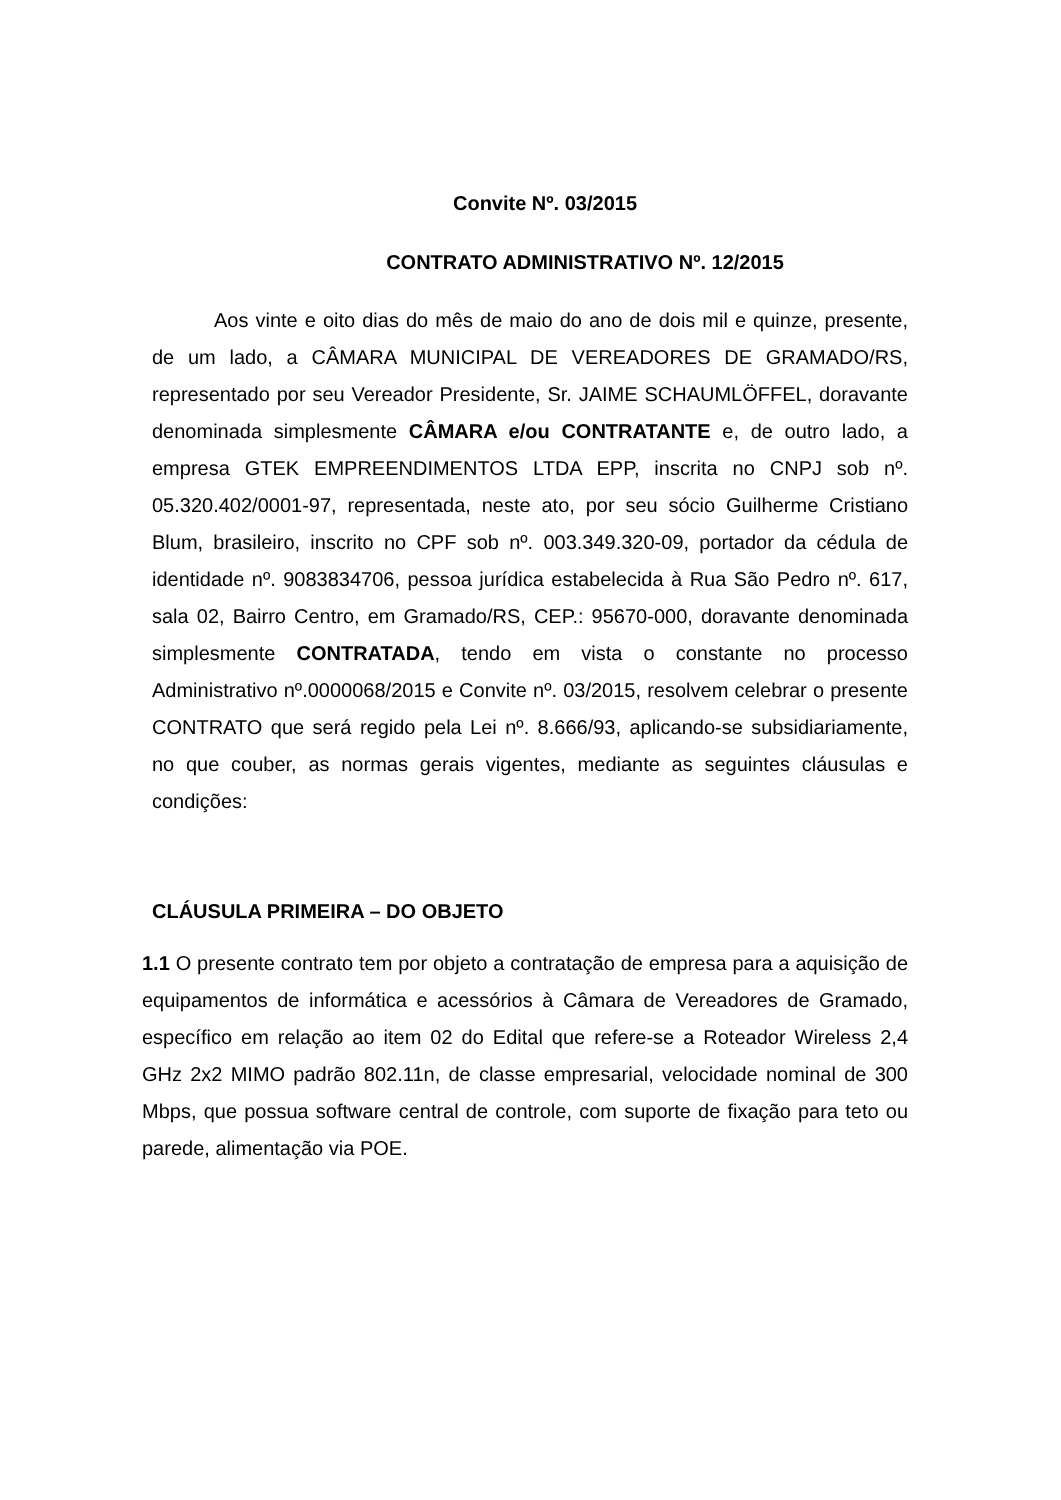Convite Nº. 03/2015
CONTRATO ADMINISTRATIVO Nº. 12/2015
Aos vinte e oito dias do mês de maio do ano de dois mil e quinze, presente, de um lado, a CÂMARA MUNICIPAL DE VEREADORES DE GRAMADO/RS, representado por seu Vereador Presidente, Sr. JAIME SCHAUMLÖFFEL, doravante denominada simplesmente CÂMARA e/ou CONTRATANTE e, de outro lado, a empresa GTEK EMPREENDIMENTOS LTDA EPP, inscrita no CNPJ sob nº. 05.320.402/0001-97, representada, neste ato, por seu sócio Guilherme Cristiano Blum, brasileiro, inscrito no CPF sob nº. 003.349.320-09, portador da cédula de identidade nº. 9083834706, pessoa jurídica estabelecida à Rua São Pedro nº. 617, sala 02, Bairro Centro, em Gramado/RS, CEP.: 95670-000, doravante denominada simplesmente CONTRATADA, tendo em vista o constante no processo Administrativo nº.0000068/2015 e Convite nº. 03/2015, resolvem celebrar o presente CONTRATO que será regido pela Lei nº. 8.666/93, aplicando-se subsidiariamente, no que couber, as normas gerais vigentes, mediante as seguintes cláusulas e condições:
CLÁUSULA PRIMEIRA – DO OBJETO
1.1 O presente contrato tem por objeto a contratação de empresa para a aquisição de equipamentos de informática e acessórios à Câmara de Vereadores de Gramado, específico em relação ao item 02 do Edital que refere-se a Roteador Wireless 2,4 GHz 2x2 MIMO padrão 802.11n, de classe empresarial, velocidade nominal de 300 Mbps, que possua software central de controle, com suporte de fixação para teto ou parede, alimentação via POE.